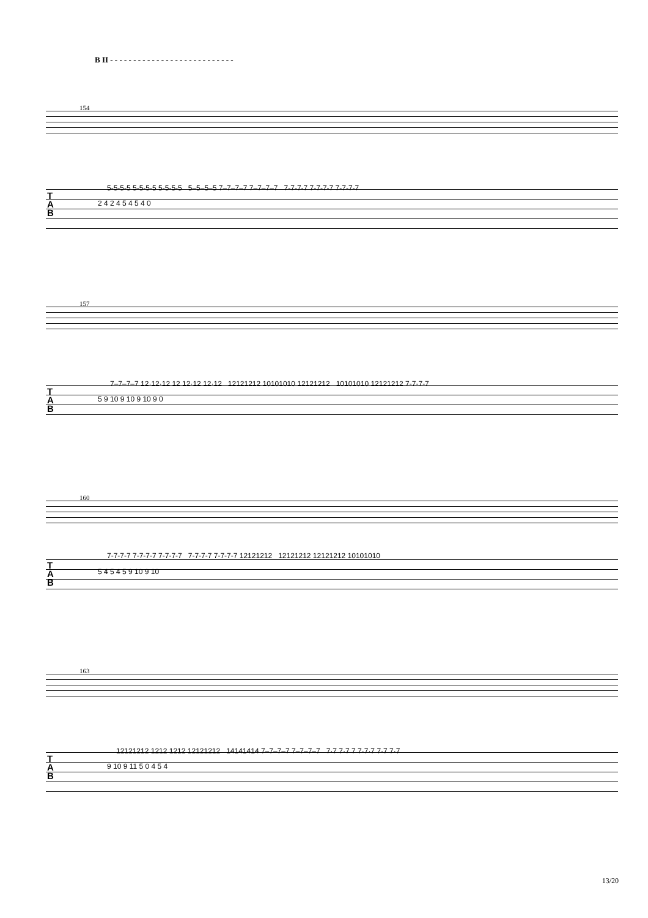B II - - - - - - - - - - - - - - - - - - - - - - - - - - -
154
T
A
B
5-5-5-5 5-5-5-5 5-5-5-5 5–5–5–5 7–7–7–7 7–7–7–7 7-7-7-7 7-7-7-7 7-7-7-7
2 4 2 4 5 4 5 4 0
157
T
A
B
7–7–7–7 12·12·12 12 12·12 12·12 12121212 10101010 12121212 10101010 12121212 7-7-7-7
5 9 10 9 10 9 10 9 0
160
T
A
B
7-7-7-7 7-7-7-7 7-7-7-7 7-7-7-7 7-7-7-7 12121212 12121212 12121212 10101010
5 4 5 4 5 9 10 9 10
163
T
A
B
12121212 1212 1212 12121212 14141414 7–7–7–7 7–7–7–7 7·7 7·7 7 7·7·7 7·7 7·7
9 10 9 11 5 0 4 5 4
13/20